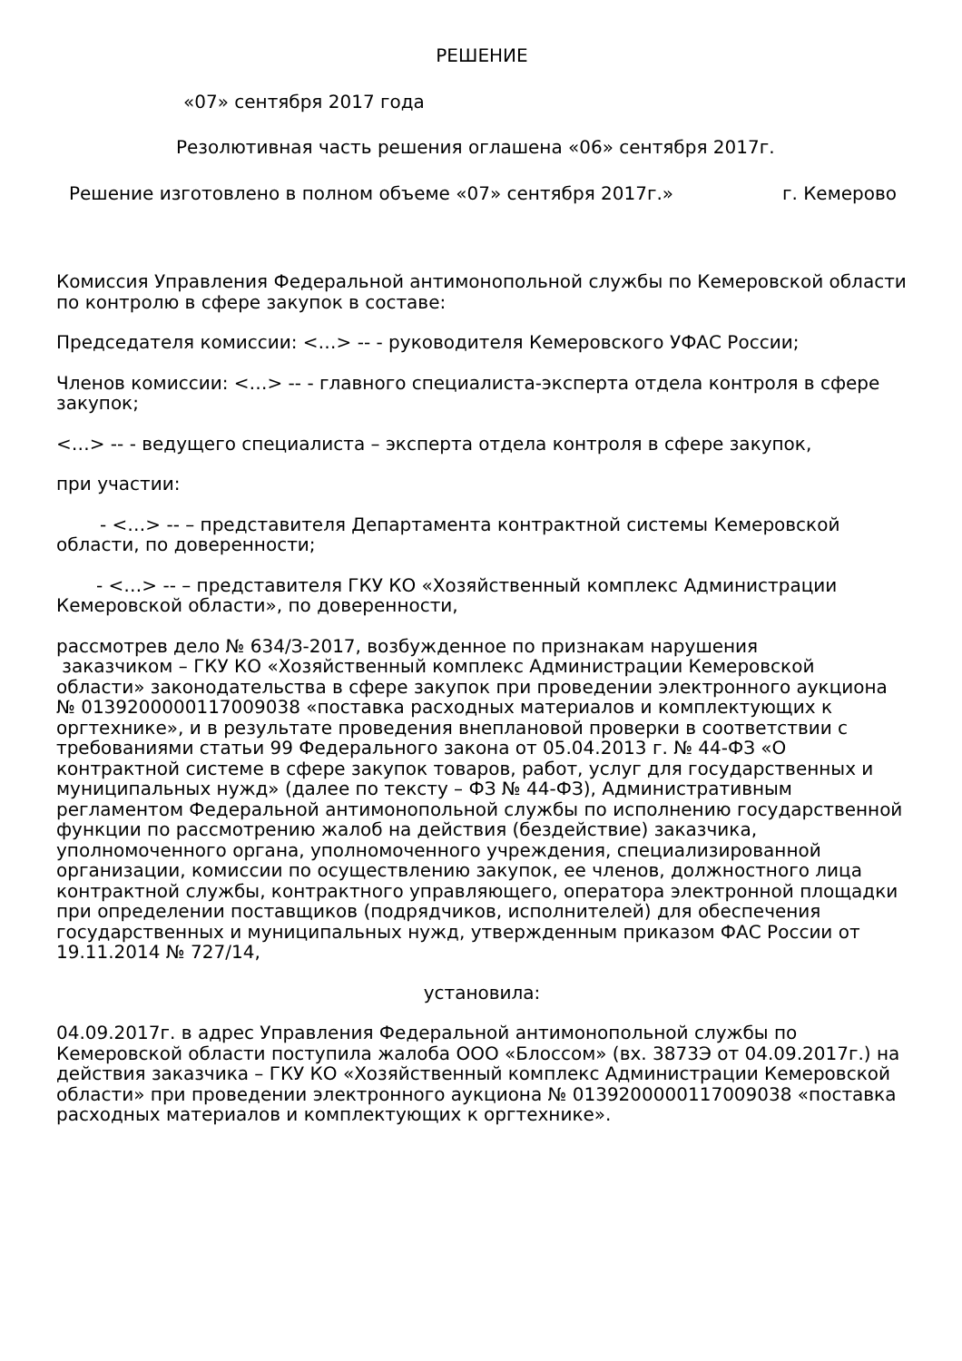РЕШЕНИЕ
«07» сентября 2017 года
Резолютивная часть решения оглашена «06» сентября 2017г.
Решение изготовлено в полном объеме «07» сентября 2017г.» г. Кемерово
Комиссия Управления Федеральной антимонопольной службы по Кемеровской области по контролю в сфере закупок в составе:
Председателя комиссии: <…> -- - руководителя Кемеровского УФАС России;
Членов комиссии: <…> -- - главного специалиста-эксперта отдела контроля в сфере закупок;
<…> -- - ведущего специалиста – эксперта отдела контроля в сфере закупок,
при участии:
- <…> -- – представителя Департамента контрактной системы Кемеровской области, по доверенности;
- <…> -- – представителя ГКУ КО «Хозяйственный комплекс Администрации Кемеровской области», по доверенности,
рассмотрев дело № 634/З-2017, возбужденное по признакам нарушения
заказчиком – ГКУ КО «Хозяйственный комплекс Администрации Кемеровской области» законодательства в сфере закупок при проведении электронного аукциона № 0139200000117009038 «поставка расходных материалов и комплектующих к оргтехнике», и в результате проведения внеплановой проверки в соответствии с требованиями статьи 99 Федерального закона от 05.04.2013 г. № 44-ФЗ «О контрактной системе в сфере закупок товаров, работ, услуг для государственных и муниципальных нужд» (далее по тексту – ФЗ № 44-ФЗ), Административным регламентом Федеральной антимонопольной службы по исполнению государственной функции по рассмотрению жалоб на действия (бездействие) заказчика, уполномоченного органа, уполномоченного учреждения, специализированной организации, комиссии по осуществлению закупок, ее членов, должностного лица контрактной службы, контрактного управляющего, оператора электронной площадки при определении поставщиков (подрядчиков, исполнителей) для обеспечения государственных и муниципальных нужд, утвержденным приказом ФАС России от 19.11.2014 № 727/14,
установила:
04.09.2017г. в адрес Управления Федеральной антимонопольной службы по Кемеровской области поступила жалоба ООО «Блоссом» (вх. 3873Э от 04.09.2017г.) на действия заказчика – ГКУ КО «Хозяйственный комплекс Администрации Кемеровской области» при проведении электронного аукциона № 0139200000117009038 «поставка расходных материалов и комплектующих к оргтехнике».